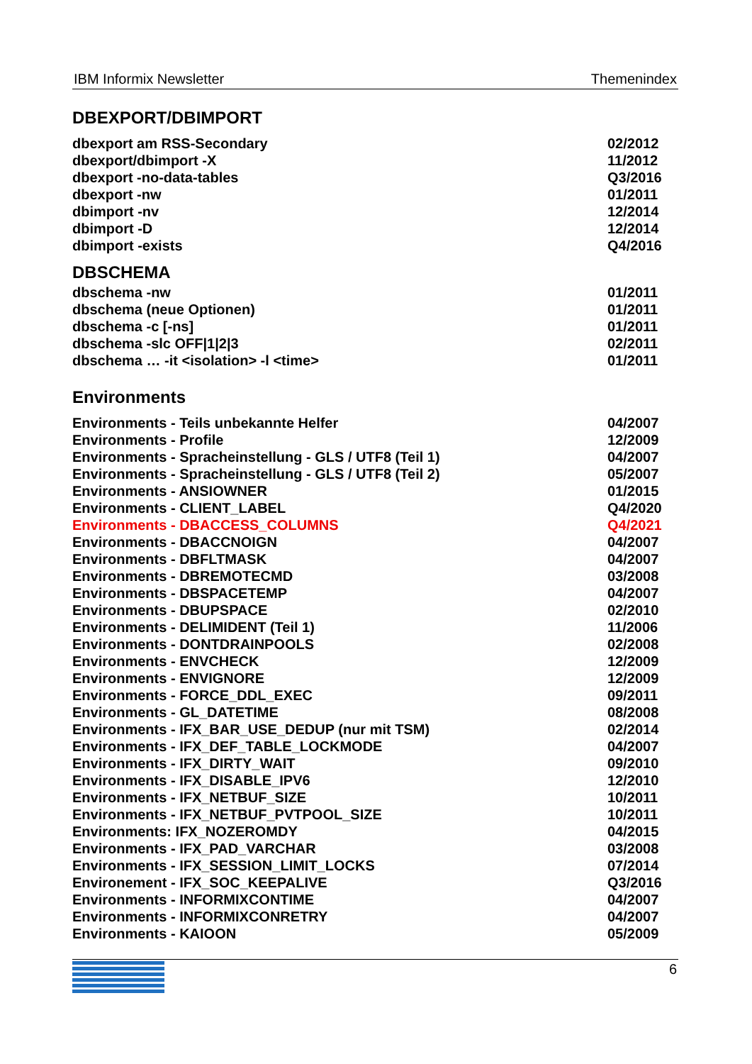IBM Informix Newsletter Themenindex
DBEXPORT/DBIMPORT
| dbexport am RSS-Secondary | 02/2012 |
| dbexport/dbimport -X | 11/2012 |
| dbexport -no-data-tables | Q3/2016 |
| dbexport -nw | 01/2011 |
| dbimport -nv | 12/2014 |
| dbimport -D | 12/2014 |
| dbimport -exists | Q4/2016 |
DBSCHEMA
| dbschema -nw | 01/2011 |
| dbschema (neue Optionen) | 01/2011 |
| dbschema -c [-ns] | 01/2011 |
| dbschema -slc OFF/1/2/3 | 02/2011 |
| dbschema … -it <isolation> -l <time> | 01/2011 |
Environments
| Environments - Teils unbekannte Helfer | 04/2007 |
| Environments - Profile | 12/2009 |
| Environments - Spracheinstellung - GLS / UTF8 (Teil 1) | 04/2007 |
| Environments - Spracheinstellung - GLS / UTF8 (Teil 2) | 05/2007 |
| Environments - ANSIOWNER | 01/2015 |
| Environments - CLIENT_LABEL | Q4/2020 |
| Environments - DBACCESS_COLUMNS | Q4/2021 |
| Environments - DBACCNOIGN | 04/2007 |
| Environments - DBFLTMASK | 04/2007 |
| Environments - DBREMOTECMD | 03/2008 |
| Environments - DBSPACETEMP | 04/2007 |
| Environments - DBUPSPACE | 02/2010 |
| Environments - DELIMIDENT (Teil 1) | 11/2006 |
| Environments - DONTDRAINPOOLS | 02/2008 |
| Environments - ENVCHECK | 12/2009 |
| Environments - ENVIGNORE | 12/2009 |
| Environments - FORCE_DDL_EXEC | 09/2011 |
| Environments - GL_DATETIME | 08/2008 |
| Environments - IFX_BAR_USE_DEDUP (nur mit TSM) | 02/2014 |
| Environments - IFX_DEF_TABLE_LOCKMODE | 04/2007 |
| Environments - IFX_DIRTY_WAIT | 09/2010 |
| Environments - IFX_DISABLE_IPV6 | 12/2010 |
| Environments - IFX_NETBUF_SIZE | 10/2011 |
| Environments - IFX_NETBUF_PVTPOOL_SIZE | 10/2011 |
| Environments: IFX_NOZEROMDY | 04/2015 |
| Environments - IFX_PAD_VARCHAR | 03/2008 |
| Environments - IFX_SESSION_LIMIT_LOCKS | 07/2014 |
| Environement - IFX_SOC_KEEPALIVE | Q3/2016 |
| Environments - INFORMIXCONTIME | 04/2007 |
| Environments - INFORMIXCONRETRY | 04/2007 |
| Environments - KAIOON | 05/2009 |
6